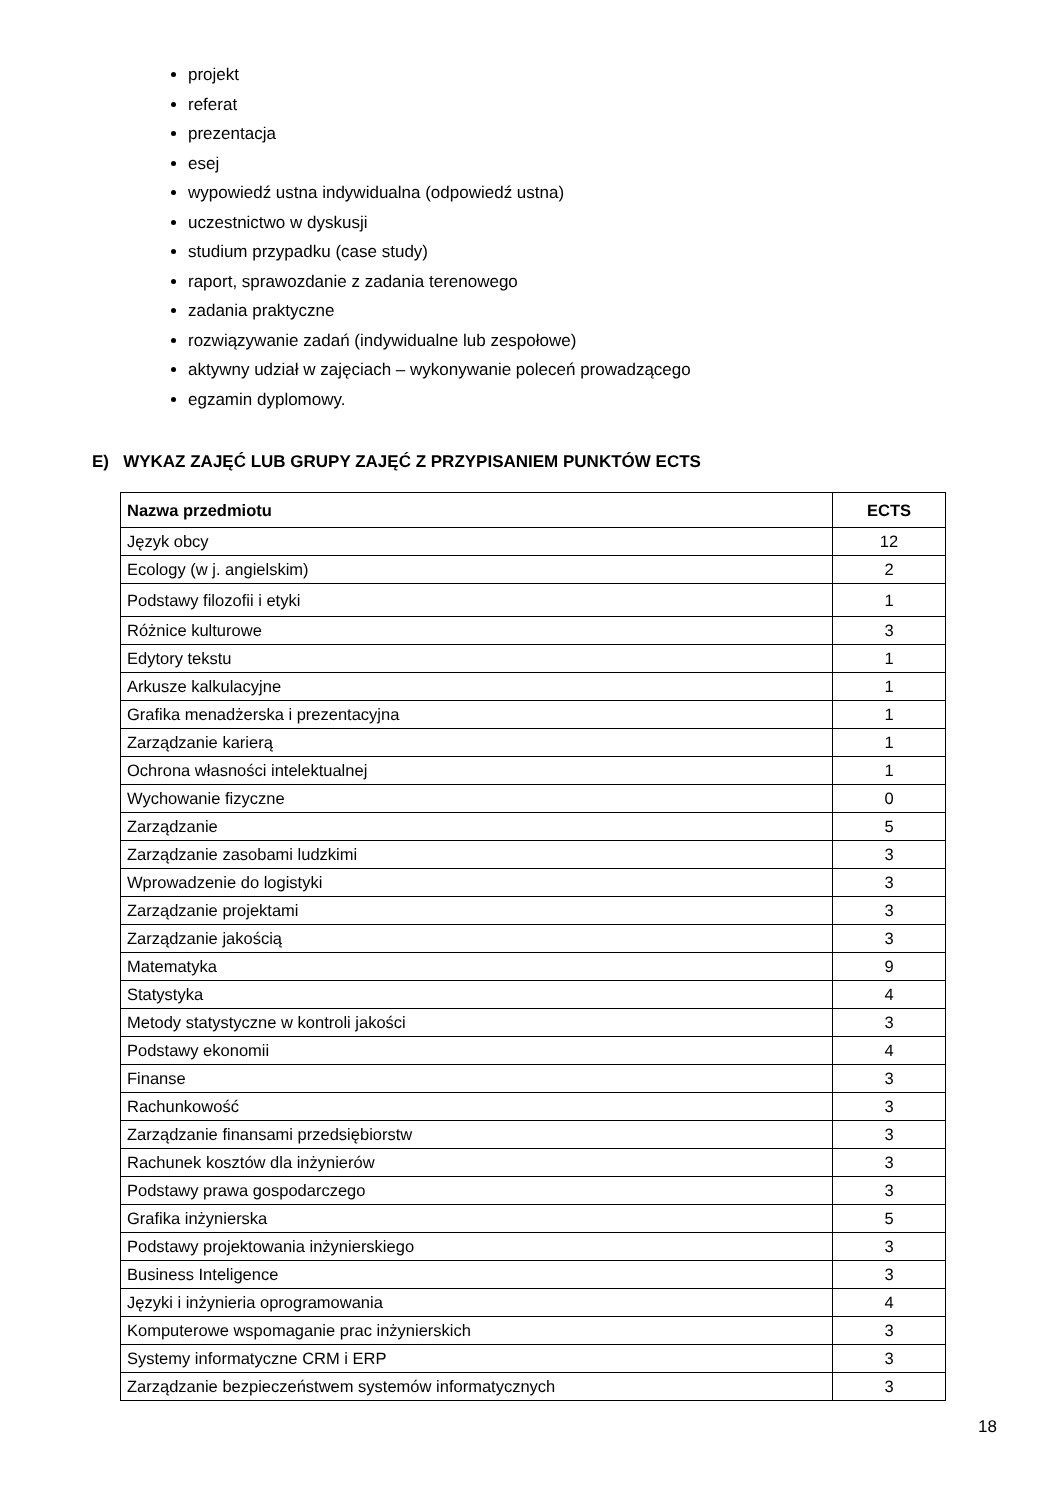projekt
referat
prezentacja
esej
wypowiedź ustna indywidualna (odpowiedź ustna)
uczestnictwo w dyskusji
studium przypadku (case study)
raport, sprawozdanie z zadania terenowego
zadania praktyczne
rozwiązywanie zadań (indywidualne lub zespołowe)
aktywny udział w zajęciach – wykonywanie poleceń prowadzącego
egzamin dyplomowy.
E) WYKAZ ZAJĘĆ LUB GRUPY ZAJĘĆ Z PRZYPISANIEM PUNKTÓW ECTS
| Nazwa przedmiotu | ECTS |
| --- | --- |
| Język obcy | 12 |
| Ecology (w j. angielskim) | 2 |
| Podstawy filozofii i etyki | 1 |
| Różnice kulturowe | 3 |
| Edytory tekstu | 1 |
| Arkusze kalkulacyjne | 1 |
| Grafika menadżerska i prezentacyjna | 1 |
| Zarządzanie karierą | 1 |
| Ochrona własności intelektualnej | 1 |
| Wychowanie fizyczne | 0 |
| Zarządzanie | 5 |
| Zarządzanie zasobami ludzkimi | 3 |
| Wprowadzenie do logistyki | 3 |
| Zarządzanie projektami | 3 |
| Zarządzanie jakością | 3 |
| Matematyka | 9 |
| Statystyka | 4 |
| Metody statystyczne w kontroli jakości | 3 |
| Podstawy ekonomii | 4 |
| Finanse | 3 |
| Rachunkowość | 3 |
| Zarządzanie finansami przedsiębiorstw | 3 |
| Rachunek kosztów dla inżynierów | 3 |
| Podstawy prawa gospodarczego | 3 |
| Grafika inżynierska | 5 |
| Podstawy projektowania inżynierskiego | 3 |
| Business Inteligence | 3 |
| Języki i inżynieria oprogramowania | 4 |
| Komputerowe wspomaganie prac inżynierskich | 3 |
| Systemy informatyczne CRM i ERP | 3 |
| Zarządzanie bezpieczeństwem systemów informatycznych | 3 |
18